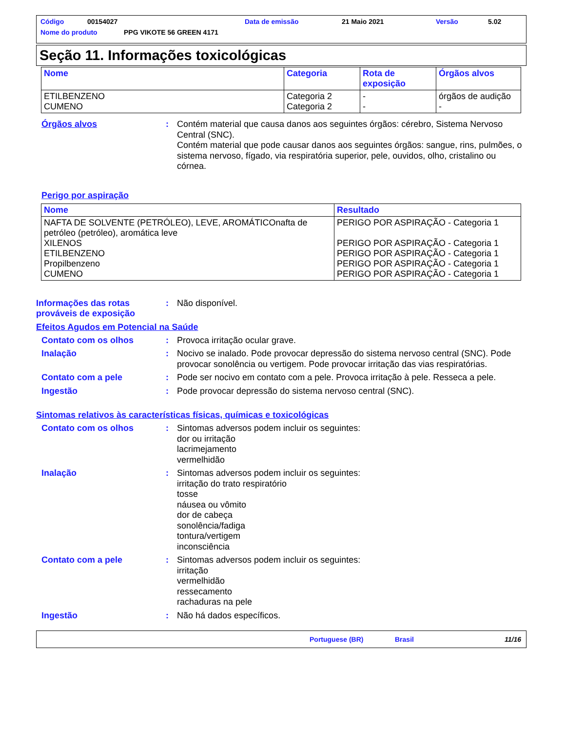Código 00154027 Data de emissão 21 Maio 2021 Versão 5.02
Nome do produto PPG VIKOTE 56 GREEN 4171
Seção 11. Informações toxicológicas
| Nome | Categoria | Rota de exposição | Órgãos alvos |
| --- | --- | --- | --- |
| ETILBENZENO CUMENO | Categoria 2 Categoria 2 | - - | órgãos de audição - |
Órgãos alvos : Contém material que causa danos aos seguintes órgãos: cérebro, Sistema Nervoso Central (SNC).
Contém material que pode causar danos aos seguintes órgãos: sangue, rins, pulmões, o sistema nervoso, fígado, via respiratória superior, pele, ouvidos, olho, cristalino ou córnea.
Perigo por aspiração
| Nome | Resultado |
| --- | --- |
| NAFTA DE SOLVENTE (PETRÓLEO), LEVE, AROMÁTICOnafta de petróleo (petróleo), aromática leve XILENOS ETILBENZENO Propilbenzeno CUMENO | PERIGO POR ASPIRAÇÃO - Categoria 1 PERIGO POR ASPIRAÇÃO - Categoria 1 PERIGO POR ASPIRAÇÃO - Categoria 1 PERIGO POR ASPIRAÇÃO - Categoria 1 PERIGO POR ASPIRAÇÃO - Categoria 1 |
Informações das rotas prováveis de exposição
: Não disponível.
Efeitos Agudos em Potencial na Saúde
Contato com os olhos : Provoca irritação ocular grave.
Inalação : Nocivo se inalado. Pode provocar depressão do sistema nervoso central (SNC). Pode provocar sonolência ou vertigem. Pode provocar irritação das vias respiratórias.
Contato com a pele : Pode ser nocivo em contato com a pele. Provoca irritação à pele. Resseca a pele.
Ingestão : Pode provocar depressão do sistema nervoso central (SNC).
Sintomas relativos às características físicas, químicas e toxicológicas
Contato com os olhos : Sintomas adversos podem incluir os seguintes:
dor ou irritação
lacrimejamento
vermelhidão
Inalação : Sintomas adversos podem incluir os seguintes:
irritação do trato respiratório
tosse
náusea ou vômito
dor de cabeça
sonolência/fadiga
tontura/vertigem
inconsciência
Contato com a pele : Sintomas adversos podem incluir os seguintes:
irritação
vermelhidão
ressecamento
rachaduras na pele
Ingestão : Não há dados específicos.
Portuguese (BR) Brasil 11/16